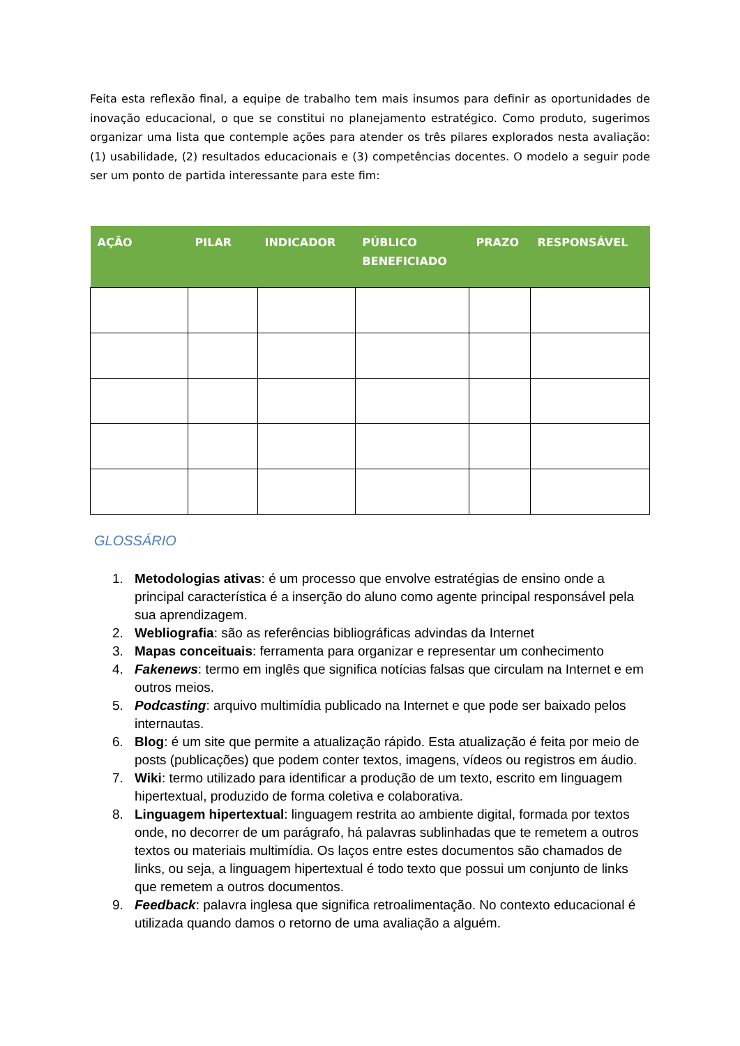Feita esta reflexão final, a equipe de trabalho tem mais insumos para definir as oportunidades de inovação educacional, o que se constitui no planejamento estratégico. Como produto, sugerimos organizar uma lista que contemple ações para atender os três pilares explorados nesta avaliação: (1) usabilidade, (2) resultados educacionais e (3) competências docentes. O modelo a seguir pode ser um ponto de partida interessante para este fim:
| AÇÃO | PILAR | INDICADOR | PÚBLICO BENEFICIADO | PRAZO | RESPONSÁVEL |
| --- | --- | --- | --- | --- | --- |
GLOSSÁRIO
1. Metodologias ativas: é um processo que envolve estratégias de ensino onde a principal característica é a inserção do aluno como agente principal responsável pela sua aprendizagem.
2. Webliografia: são as referências bibliográficas advindas da Internet
3. Mapas conceituais: ferramenta para organizar e representar um conhecimento
4. Fakenews: termo em inglês que significa notícias falsas que circulam na Internet e em outros meios.
5. Podcasting: arquivo multimídia publicado na Internet e que pode ser baixado pelos internautas.
6. Blog: é um site que permite a atualização rápido. Esta atualização é feita por meio de posts (publicações) que podem conter textos, imagens, vídeos ou registros em áudio.
7. Wiki: termo utilizado para identificar a produção de um texto, escrito em linguagem hipertextual, produzido de forma coletiva e colaborativa.
8. Linguagem hipertextual: linguagem restrita ao ambiente digital, formada por textos onde, no decorrer de um parágrafo, há palavras sublinhadas que te remetem a outros textos ou materiais multimídia. Os laços entre estes documentos são chamados de links, ou seja, a linguagem hipertextual é todo texto que possui um conjunto de links que remetem a outros documentos.
9. Feedback: palavra inglesa que significa retroalimentação. No contexto educacional é utilizada quando damos o retorno de uma avaliação a alguém.